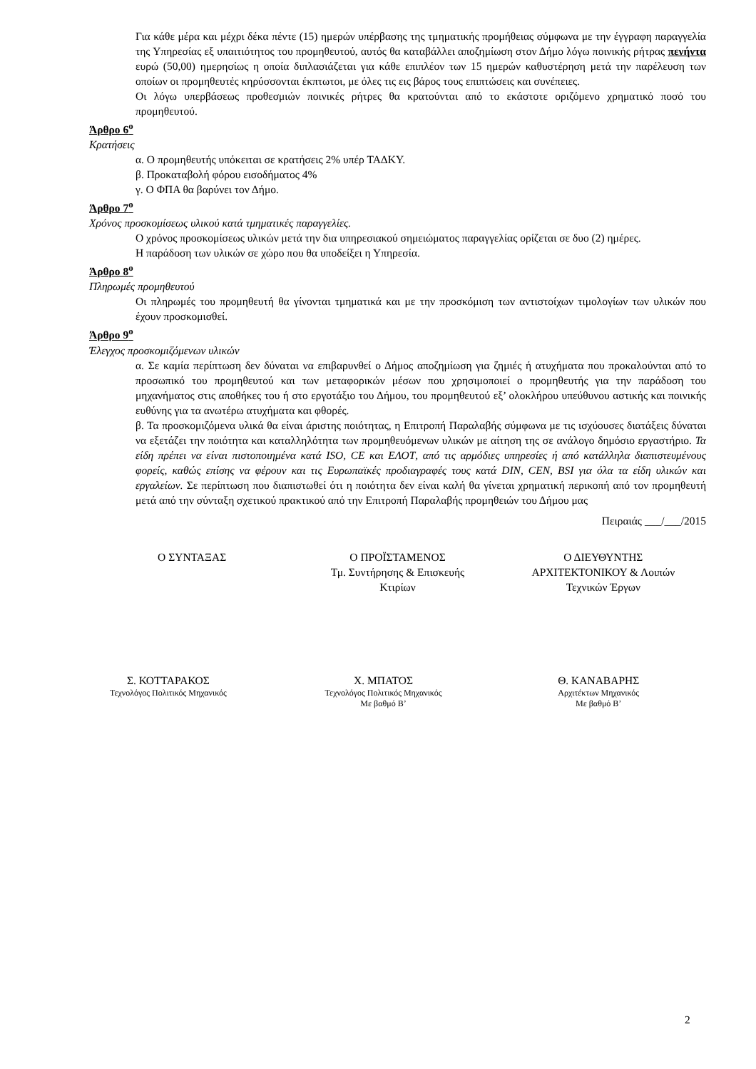Για κάθε μέρα και μέχρι δέκα πέντε (15) ημερών υπέρβασης της τμηματικής προμήθειας σύμφωνα με την έγγραφη παραγγελία της Υπηρεσίας εξ υπαιτιότητος του προμηθευτού, αυτός θα καταβάλλει αποζημίωση στον Δήμο λόγω ποινικής ρήτρας πενήντα ευρώ (50,00) ημερησίως η οποία διπλασιάζεται για κάθε επιπλέον των 15 ημερών καθυστέρηση μετά την παρέλευση των οποίων οι προμηθευτές κηρύσσονται έκπτωτοι, με όλες τις εις βάρος τους επιπτώσεις και συνέπειες.
Οι λόγω υπερβάσεως προθεσμιών ποινικές ρήτρες θα κρατούνται από το εκάστοτε οριζόμενο χρηματικό ποσό του προμηθευτού.
Άρθρο 6<sup>ο</sup>
Κρατήσεις
α. Ο προμηθευτής υπόκειται σε κρατήσεις 2% υπέρ ΤΑΔΚΥ.
β. Προκαταβολή φόρου εισοδήματος 4%
γ. Ο ΦΠΑ θα βαρύνει τον Δήμο.
Άρθρο 7<sup>ο</sup>
Χρόνος προσκομίσεως υλικού κατά τμηματικές παραγγελίες.
Ο χρόνος προσκομίσεως υλικών μετά την δια υπηρεσιακού σημειώματος παραγγελίας ορίζεται σε δυο (2) ημέρες.
Η παράδοση των υλικών σε χώρο που θα υποδείξει η Υπηρεσία.
Άρθρο 8<sup>ο</sup>
Πληρωμές προμηθευτού
Οι πληρωμές του προμηθευτή θα γίνονται τμηματικά και με την προσκόμιση των αντιστοίχων τιμολογίων των υλικών που έχουν προσκομισθεί.
Άρθρο 9<sup>ο</sup>
Έλεγχος προσκομιζόμενων υλικών
α. Σε καμία περίπτωση δεν δύναται να επιβαρυνθεί ο Δήμος αποζημίωση για ζημιές ή ατυχήματα που προκαλούνται από το προσωπικό του προμηθευτού και των μεταφορικών μέσων που χρησιμοποιεί ο προμηθευτής για την παράδοση του μηχανήματος στις αποθήκες του ή στο εργοτάξιο του Δήμου, του προμηθευτού εξ’ ολοκλήρου υπεύθυνου αστικής και ποινικής ευθύνης για τα ανωτέρω ατυχήματα και φθορές.
β. Τα προσκομιζόμενα υλικά θα είναι άριστης ποιότητας, η Επιτροπή Παραλαβής σύμφωνα με τις ισχύουσες διατάξεις δύναται να εξετάζει την ποιότητα και καταλληλότητα των προμηθευόμενων υλικών με αίτηση της σε ανάλογο δημόσιο εργαστήριο. Τα είδη πρέπει να είναι πιστοποιημένα κατά ISO, CE και ΕΛΟΤ, από τις αρμόδιες υπηρεσίες ή από κατάλληλα διαπιστευμένους φορείς, καθώς επίσης να φέρουν και τις Ευρωπαϊκές προδιαγραφές τους κατά DIN, CEN, BSI για όλα τα είδη υλικών και εργαλείων. Σε περίπτωση που διαπιστωθεί ότι η ποιότητα δεν είναι καλή θα γίνεται χρηματική περικοπή από τον προμηθευτή μετά από την σύνταξη σχετικού πρακτικού από την Επιτροπή Παραλαβής προμηθειών του Δήμου μας
Πειραιάς ___/___/2015
Ο ΣΥΝΤΑΞΑΣ Ο ΠΡΟΪΣΤΑΜΕΝΟΣ
Τμ. Συντήρησης & Επισκευής
Κτιρίων
Ο ΔΙΕΥΘΥΝΤΗΣ
ΑΡΧΙΤΕΚΤΟΝΙΚΟΥ & Λοιπών
Τεχνικών Έργων
Σ. ΚΟΤΤΑΡΑΚΟΣ
Τεχνολόγος Πολιτικός Μηχανικός
Χ. ΜΠΑΤΟΣ
Τεχνολόγος Πολιτικός Μηχανικός
Με βαθμό Β’
Θ. ΚΑΝΑΒΑΡΗΣ
Αρχιτέκτων Μηχανικός
Με βαθμό Β’
2